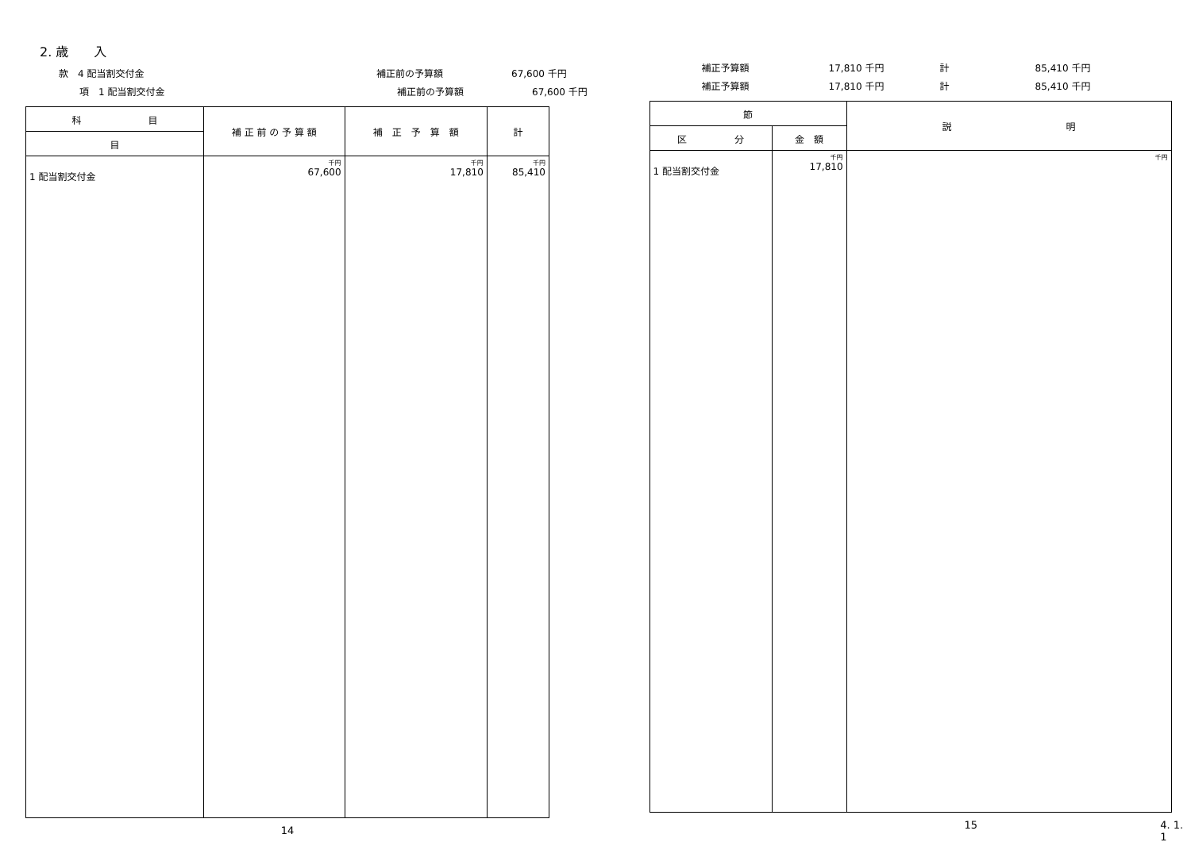2. 歳　　入
款　4 配当割交付金 補正前の予算額 67,600 千円
項　1 配当割交付金 補正前の予算額 67,600 千円
| 科 目 | 補 正 前 の 予 算 額 | 補 正 予 算 額 | 計 |
| --- | --- | --- | --- |
| 目 | | | |
| 1 配当割交付金 | 千円 67,600 | 千円 17,810 | 千円 85,410 |
14
補正予算額 17,810 千円 計 85,410 千円
補正予算額 17,810 千円 計 85,410 千円
| 節 | | 説 明 |
| --- | --- | --- |
| 区 分 | 金 額 | |
| 1 配当割交付金 | 千円 17,810 | 千円 |
15 4. 1. 1